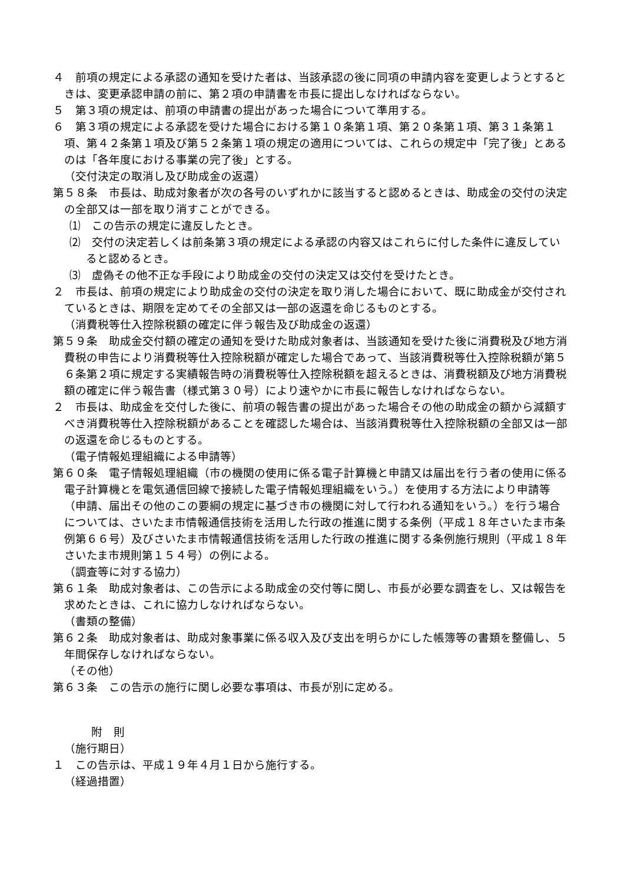４　前項の規定による承認の通知を受けた者は、当該承認の後に同項の申請内容を変更しようとするときは、変更承認申請の前に、第２項の申請書を市長に提出しなければならない。
５　第３項の規定は、前項の申請書の提出があった場合について準用する。
６　第３項の規定による承認を受けた場合における第１０条第１項、第２０条第１項、第３１条第１項、第４２条第１項及び第５２条第１項の規定の適用については、これらの規定中「完了後」とあるのは「各年度における事業の完了後」とする。
（交付決定の取消し及び助成金の返還）
第５８条　市長は、助成対象者が次の各号のいずれかに該当すると認めるときは、助成金の交付の決定の全部又は一部を取り消すことができる。
⑴　この告示の規定に違反したとき。
⑵　交付の決定若しくは前条第３項の規定による承認の内容又はこれらに付した条件に違反していると認めるとき。
⑶　虚偽その他不正な手段により助成金の交付の決定又は交付を受けたとき。
２　市長は、前項の規定により助成金の交付の決定を取り消した場合において、既に助成金が交付されているときは、期限を定めてその全部又は一部の返還を命じるものとする。
（消費税等仕入控除税額の確定に伴う報告及び助成金の返還）
第５９条　助成金交付額の確定の通知を受けた助成対象者は、当該通知を受けた後に消費税及び地方消費税の申告により消費税等仕入控除税額が確定した場合であって、当該消費税等仕入控除税額が第５６条第２項に規定する実績報告時の消費税等仕入控除税額を超えるときは、消費税額及び地方消費税額の確定に伴う報告書（様式第３０号）により速やかに市長に報告しなければならない。
２　市長は、助成金を交付した後に、前項の報告書の提出があった場合その他の助成金の額から減額すべき消費税等仕入控除税額があることを確認した場合は、当該消費税等仕入控除税額の全部又は一部の返還を命じるものとする。
（電子情報処理組織による申請等）
第６０条　電子情報処理組織（市の機関の使用に係る電子計算機と申請又は届出を行う者の使用に係る電子計算機とを電気通信回線で接続した電子情報処理組織をいう。）を使用する方法により申請等（申請、届出その他のこの要綱の規定に基づき市の機関に対して行われる通知をいう。）を行う場合については、さいたま市情報通信技術を活用した行政の推進に関する条例（平成１８年さいたま市条例第６６号）及びさいたま市情報通信技術を活用した行政の推進に関する条例施行規則（平成１８年さいたま市規則第１５４号）の例による。
（調査等に対する協力）
第６１条　助成対象者は、この告示による助成金の交付等に関し、市長が必要な調査をし、又は報告を求めたときは、これに協力しなければならない。
（書類の整備）
第６２条　助成対象者は、助成対象事業に係る収入及び支出を明らかにした帳簿等の書類を整備し、５年間保存しなければならない。
（その他）
第６３条　この告示の施行に関し必要な事項は、市長が別に定める。
附　則
（施行期日）
１　この告示は、平成１９年４月１日から施行する。
（経過措置）